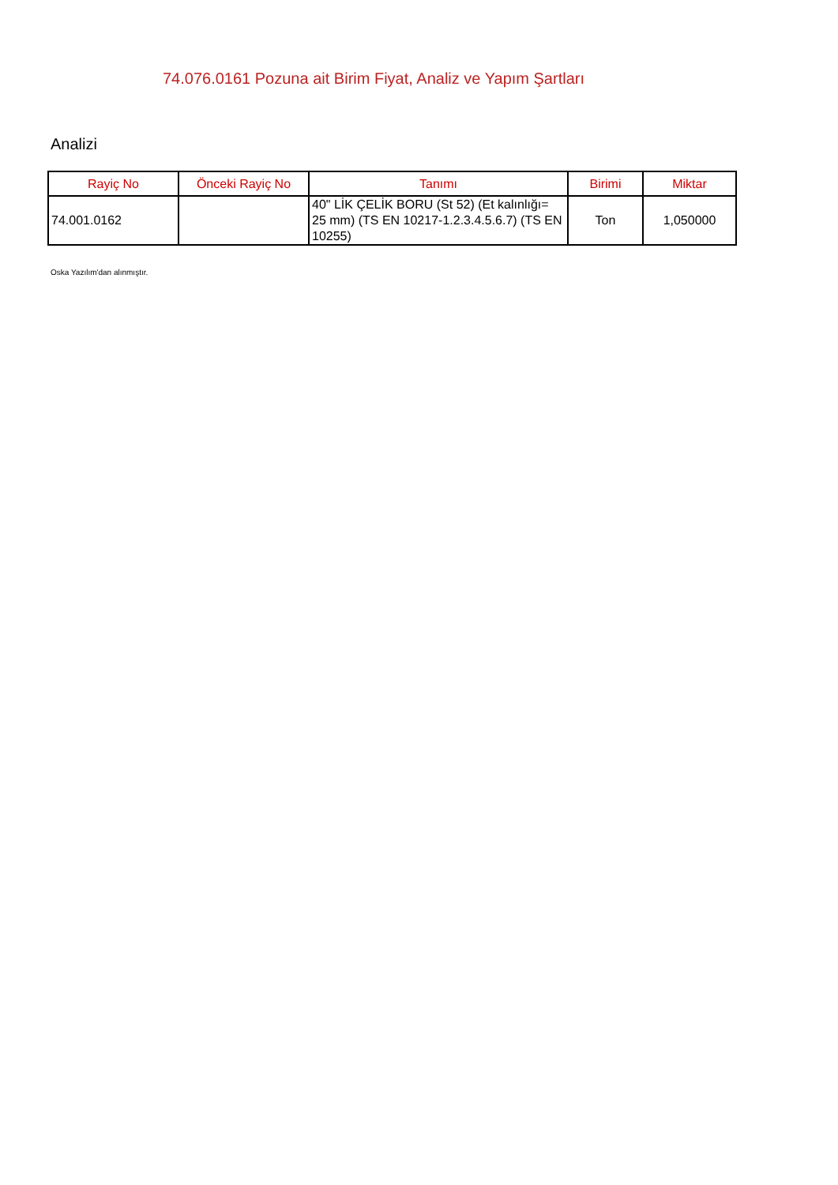74.076.0161 Pozuna ait Birim Fiyat, Analiz ve Yapım Şartları
Analizi
| Rayiç No | Önceki Rayiç No | Tanımı | Birimi | Miktar |
| --- | --- | --- | --- | --- |
| 74.001.0162 | | 40" LİK ÇELİK BORU (St 52) (Et kalınlığı= 25 mm) (TS EN 10217-1.2.3.4.5.6.7) (TS EN 10255) | Ton | 1,050000 |
Oska Yazılım'dan alınmıştır.